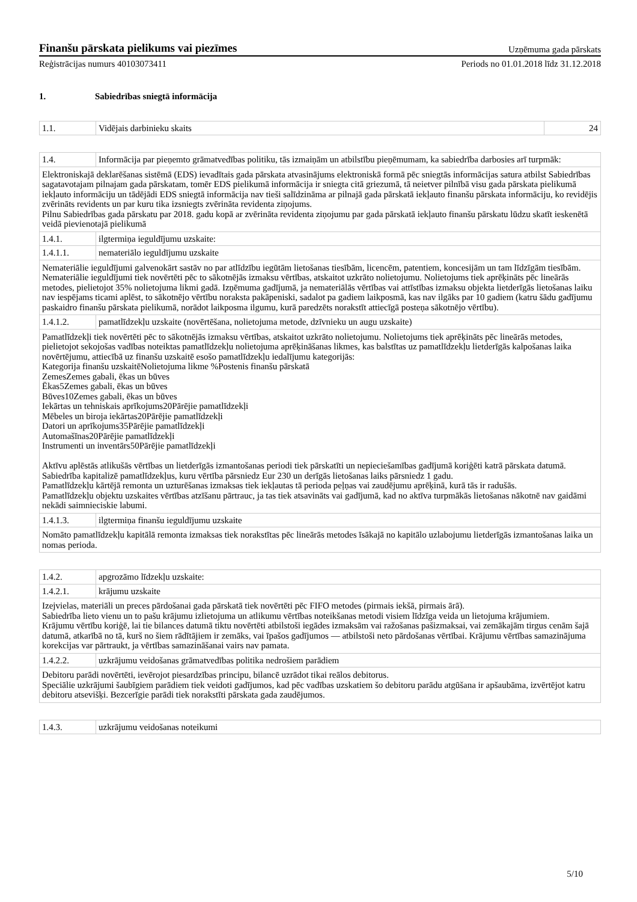Finanšu pārskata pielikums vai piezīmes
Uzņēmuma gada pārskats
Reģistrācijas numurs 40103073411 Periods no 01.01.2018 līdz 31.12.2018
1. Sabiedrības sniegtā informācija
| 1.1. | Vidējais darbinieku skaits | 24 |
| 1.4. | Informācija par pieņemto grāmatvedības politiku, tās izmaiņām un atbilstību pieņēmumam, ka sabiedrība darbosies arī turpmāk: |
| Elektroniskajā deklarēšanas sistēmā (EDS) ievadītais gada pārskata atvasinājums elektroniskā formā pēc sniegtās informācijas satura atbilst Sabiedrības sagatavotajam pilnajam gada pārskatam, tomēr EDS pielikumā informācija ir sniegta citā griezumā, tā neietver pilnībā visu gada pārskata pielikumā iekļauto informāciju un tādējādi EDS sniegtā informācija nav tieši salīdzināma ar pilnajā gada pārskatā iekļauto finanšu pārskata informāciju, ko revidējis zvērināts revidents un par kuru tika izsniegts zvērināta revidenta ziņojums. Pilnu Sabiedrības gada pārskatu par 2018. gadu kopā ar zvērināta revidenta ziņojumu par gada pārskatā iekļauto finanšu pārskatu lūdzu skatīt ieskenētā veidā pievienotajā pielikumā | |
| 1.4.1. | ilgtermiņa ieguldījumu uzskaite: |
| 1.4.1.1. | nemateriālo ieguldījumu uzskaite |
| Nemateriālie ieguldījumi galvenokārt sastāv no par atlīdzību iegūtām lietošanas tiesībām, licencēm, patentiem, koncesijām un tam līdzīgām tiesībām. Nemateriālie ieguldījumi tiek novērtēti pēc to sākotnējās izmaksu vērtības, atskaitot uzkrāto nolietojumu. Nolietojums tiek aprēķināts pēc lineārās metodes, pielietojot 35% nolietojuma likmi gadā. Izņēmuma gadījumā, ja nemateriālās vērtības vai attīstības izmaksu objekta lietderīgās lietošanas laiku nav iespējams ticami aplēst, to sākotnējo vērtību noraksta pakāpeniski, sadalot pa gadiem laikposmā, kas nav ilgāks par 10 gadiem (katru šādu gadījumu paskaidro finanšu pārskata pielikumā, norādot laikposma ilgumu, kurā paredzēts norakstīt attiecīgā posteņa sākotnējo vērtību). | |
| 1.4.1.2. | pamatlīdzekļu uzskaite (novērtēšana, nolietojuma metode, dzīvnieku un augu uzskaite) |
| Pamatlīdzekļi tiek novērtēti pēc to sākotnējās izmaksu vērtības, atskaitot uzkrāto nolietojumu. Nolietojums tiek aprēķināts pēc lineārās metodes, pielietojot sekojošas vadības noteiktas pamatlīdzekļu nolietojuma aprēķināšanas likmes, kas balstītas uz pamatlīdzekļu lietderīgās kalpošanas laika novērtējumu, attiecībā uz finanšu uzskaitē esošo pamatlīdzekļu iedalījumu kategorijās: Kategorija finanšu uzskaitēNolietojuma likme %Postenis finanšu pārskatā ZemesZemes gabali, ēkas un būves Ēkas5Zemes gabali, ēkas un būves Būves10Zemes gabali, ēkas un būves Iekārtas un tehniskais aprīkojums20Pārējie pamatlīdzekļi Mēbeles un biroja iekārtas20Pārējie pamatlīdzekļi Datori un aprīkojums35Pārējie pamatlīdzekļi Automašīnas20Pārējie pamatlīdzekļi Instrumenti un inventārs50Pārējie pamatlīdzekļi Aktīvu aplēstās atlikušās vērtības un lietderīgās izmantošanas periodi tiek pārskatīti un nepieciešamības gadījumā koriģēti katrā pārskata datumā. Sabiedrība kapitalizē pamatlīdzekļus, kuru vērtība pārsniedz Eur 230 un derīgās lietošanas laiks pārsniedz 1 gadu. Pamatlīdzekļu kārtējā remonta un uzturēšanas izmaksas tiek iekļautas tā perioda peļņas vai zaudējumu aprēķinā, kurā tās ir radušās. Pamatlīdzekļu objektu uzskaites vērtības atzīšanu pārtrauc, ja tas tiek atsavināts vai gadījumā, kad no aktīva turpmākās lietošanas nākotnē nav gaidāmi nekādi saimnieciskie labumi. | |
| 1.4.1.3. | ilgtermiņa finanšu ieguldījumu uzskaite |
| Nomāto pamatlīdzekļu kapitālā remonta izmaksas tiek norakstītas pēc lineārās metodes īsākajā no kapitālo uzlabojumu lietderīgās izmantošanas laika un nomas perioda. | |
| 1.4.2. | apgrozāmo līdzekļu uzskaite: |
| 1.4.2.1. | krājumu uzskaite |
| Izejvielas, materiāli un preces pārdošanai gada pārskatā tiek novērtēti pēc FIFO metodes (pirmais iekšā, pirmais ārā). Sabiedrība lieto vienu un to pašu krājumu izlietojuma un atlikumu vērtības noteikšanas metodi visiem līdzīga veida un lietojuma krājumiem. Krājumu vērtību koriģē, lai tie bilances datumā tiktu novērtēti atbilstoši iegādes izmaksām vai ražošanas pašizmaksai, vai zemākajām tirgus cenām šajā datumā, atkarībā no tā, kurš no šiem rādītājiem ir zemāks, vai īpašos gadījumos — atbilstoši neto pārdošanas vērtībai. Krājumu vērtības samazinājuma korekcijas var pārtraukt, ja vērtības samazināšanai vairs nav pamata. | |
| 1.4.2.2. | uzkrājumu veidošanas grāmatvedības politika nedrošiem parādiem |
| Debitoru parādi novērtēti, ievērojot piesardzības principu, bilancē uzrādot tikai reālos debitorus. Speciālie uzkrājumi šaubīgiem parādiem tiek veidoti gadījumos, kad pēc vadības uzskatiem šo debitoru parādu atgūšana ir apšaubāma, izvērtējot katru debitoru atsevišķi. Bezcerīgie parādi tiek norakstīti pārskata gada zaudējumos. | |
| 1.4.3. | uzkrājumu veidošanas noteikumi |
5/10